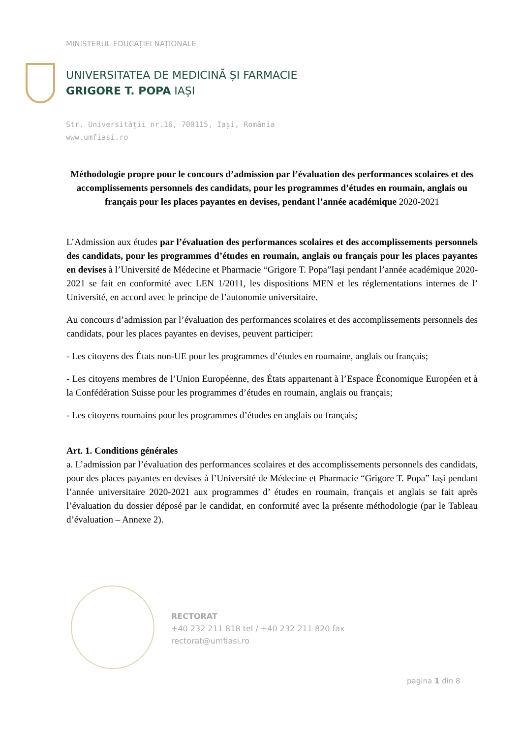MINISTERUL EDUCAȚIEI NAȚIONALE
UNIVERSITATEA DE MEDICINĂ ȘI FARMACIE
GRIGORE T. POPA IAȘI
Str. Universității nr.16, 700115, Iași, România
www.umfiasi.ro
Méthodologie propre pour le concours d’admission par l’évaluation des performances scolaires et des accomplissements personnels des candidats, pour les programmes d’études en roumain, anglais ou français pour les places payantes en devises, pendant l’année académique 2020-2021
L’Admission aux études par l’évaluation des performances scolaires et des accomplissements personnels des candidats, pour les programmes d’études en roumain, anglais ou français pour les places payantes en devises à l’Université de Médecine et Pharmacie “Grigore T. Popa”Iaşi pendant l’année académique 2020-2021 se fait en conformité avec LEN 1/2011, les dispositions MEN et les réglementations internes de l’ Université, en accord avec le principe de l’autonomie universitaire.
Au concours d’admission par l’évaluation des performances scolaires et des accomplissements personnels des candidats, pour les places payantes en devises, peuvent participer:
- Les citoyens des États non-UE pour les programmes d’études en roumaine, anglais ou français;
- Les citoyens membres de l’Union Européenne, des États appartenant à l’Espace Économique Européen et à la Confédération Suisse pour les programmes d’études en roumain, anglais ou français;
- Les citoyens roumains pour les programmes d’études en anglais ou français;
Art. 1. Conditions générales
a. L’admission par l’évaluation des performances scolaires et des accomplissements personnels des candidats, pour des places payantes en devises à l’Université de Médecine et Pharmacie “Grigore T. Popa” Iaşi pendant l’année universitaire 2020-2021 aux programmes d’ études en roumain, français et anglais se fait après l’évaluation du dossier déposé par le candidat, en conformité avec la présente méthodologie (par le Tableau d’évaluation – Annexe 2).
RECTORAT
+40 232 211 818 tel / +40 232 211 820 fax
rectorat@umfiasi.ro
pagina 1 din 8